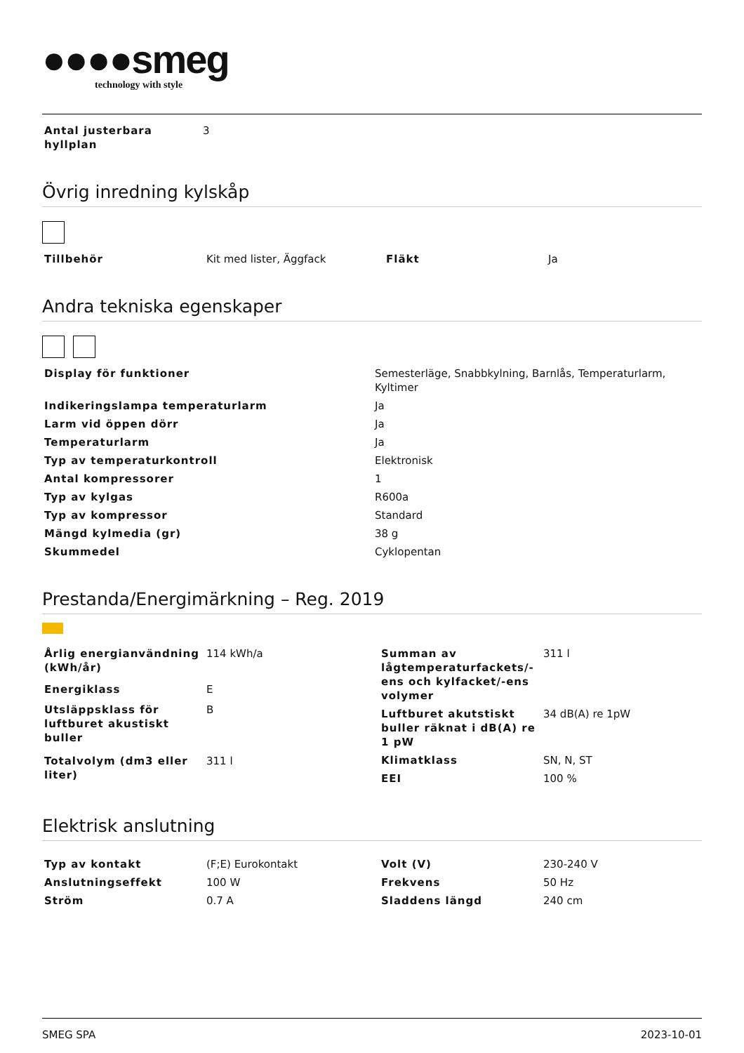●●●●smeg
technology with style
| Antal justerbara hyllplan | 3 |
Övrig inredning kylskåp
| Tillbehör | Kit med lister, Äggfack | Fläkt | Ja |
Andra tekniska egenskaper
| Display för funktioner | Semesterläge, Snabbkylning, Barnlås, Temperaturlarm, Kyltimer |
| Indikeringslampa temperaturlarm | Ja |
| Larm vid öppen dörr | Ja |
| Temperaturlarm | Ja |
| Typ av temperaturkontroll | Elektronisk |
| Antal kompressorer | 1 |
| Typ av kylgas | R600a |
| Typ av kompressor | Standard |
| Mängd kylmedia (gr) | 38 g |
| Skummedel | Cyklopentan |
Prestanda/Energimärkning – Reg. 2019
| Årlig energianvändning (kWh/år) | 114 kWh/a |
| Energiklass | E |
| Utsläppsklass för luftburet akustiskt buller | B |
| Totalvolym (dm3 eller liter) | 311 l |
| Summan av lågtemperaturfackets/-ens och kylfacket/-ens volymer | 311 l |
| Luftburet akutstiskt buller räknat i dB(A) re 1 pW | 34 dB(A) re 1pW |
| Klimatklass | SN, N, ST |
| EEI | 100 % |
Elektrisk anslutning
| Typ av kontakt | (F;E) Eurokontakt |
| Anslutningseffekt | 100 W |
| Ström | 0.7 A |
| Volt (V) | 230-240 V |
| Frekvens | 50 Hz |
| Sladdens längd | 240 cm |
SMEG SPA 2023-10-01